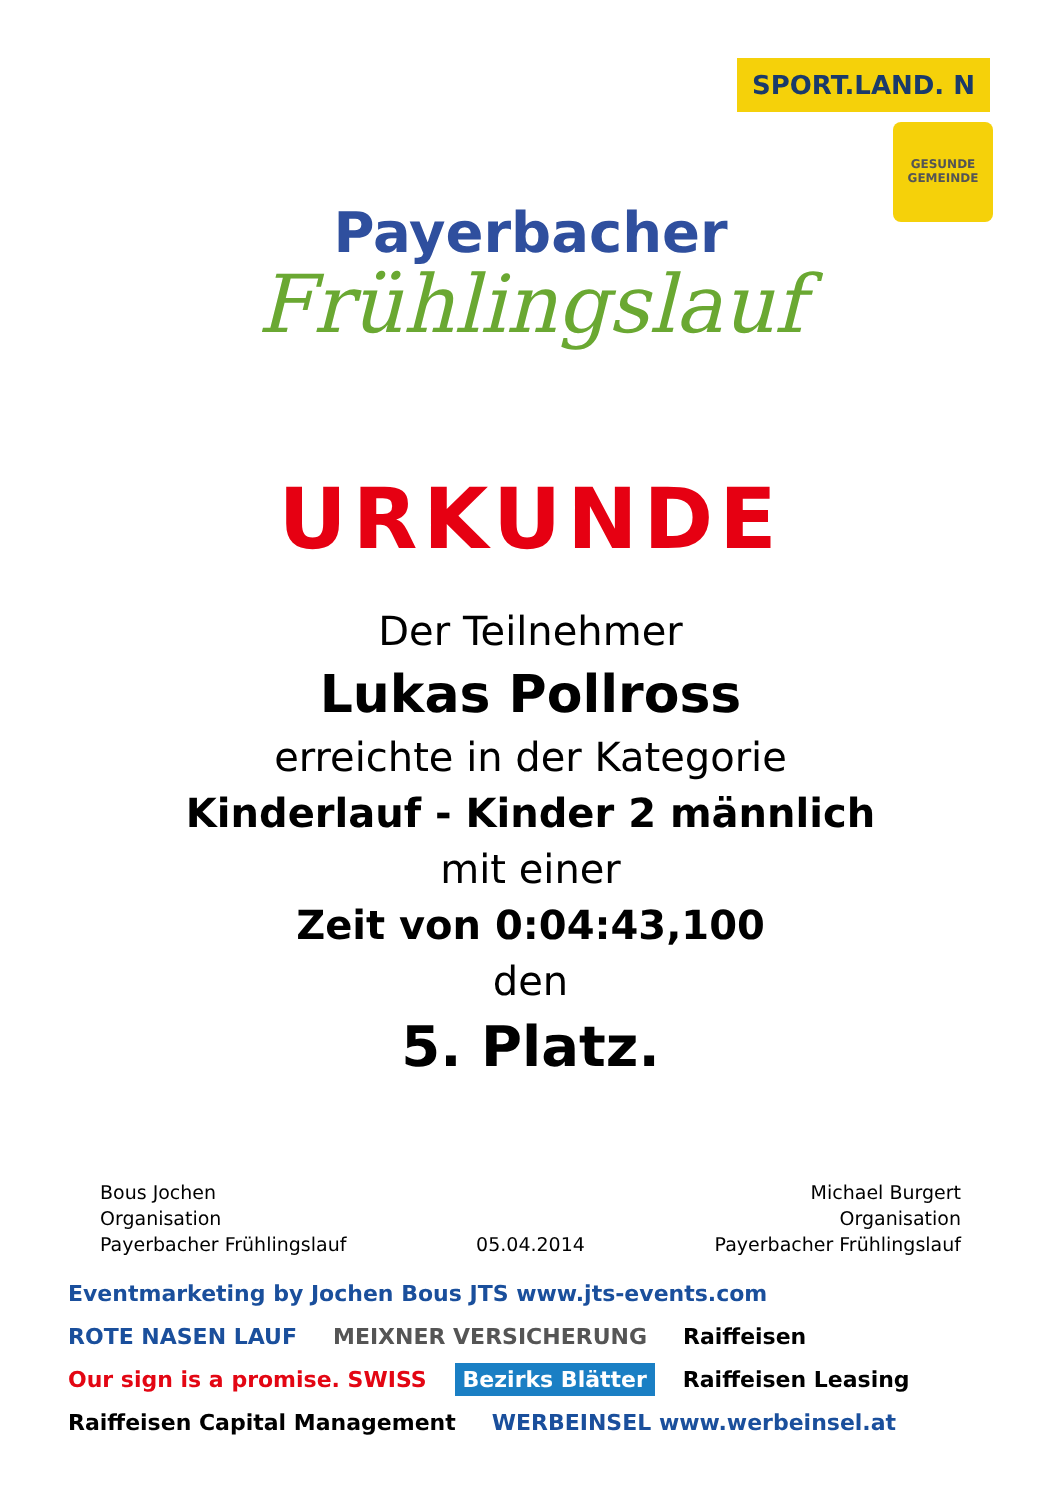SPORT.LAND. N
GESUNDE GEMEINDE
Payerbacher
Frühlingslauf
URKUNDE
Der Teilnehmer
Lukas Pollross
erreichte in der Kategorie
Kinderlauf - Kinder 2 männlich
mit einer
Zeit von 0:04:43,100
den
5. Platz.
Bous Jochen
Organisation
Payerbacher Frühlingslauf
05.04.2014 Michael Burgert
Organisation
Payerbacher Frühlingslauf
Eventmarketing by Jochen Bous JTS www.jts-events.com ROTE NASEN LAUF MEIXNER VERSICHERUNG Raiffeisen Our sign is a promise. SWISS Bezirks Blätter Raiffeisen Leasing Raiffeisen Capital Management WERBEINSEL www.werbeinsel.at